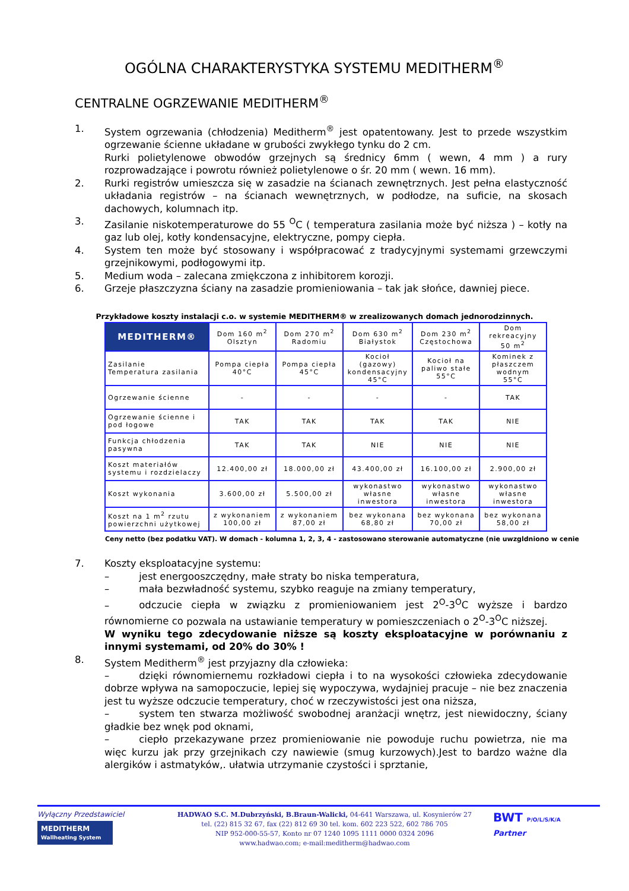OGÓLNA CHARAKTERYSTYKA SYSTEMU MEDITHERM<sup>®</sup>
CENTRALNE OGRZEWANIE MEDITHERM<sup>®</sup>
1. System ogrzewania (chłodzenia) Meditherm<sup>®</sup> jest opatentowany. Jest to przede wszystkim ogrzewanie ścienne układane w grubości zwykłego tynku do 2 cm.
Rurki polietylenowe obwodów grzejnych są średnicy 6mm ( wewn, 4 mm ) a rury rozprowadzające i powrotu również polietylenowe o śr. 20 mm ( wewn. 16 mm).
2. Rurki registrów umieszcza się w zasadzie na ścianach zewnętrznych. Jest pełna elastyczność układania registrów – na ścianach wewnętrznych, w podłodze, na suficie, na skosach dachowych, kolumnach itp.
3. Zasilanie niskotemperaturowe do 55 <sup>O</sup>C ( temperatura zasilania może być niższa ) – kotły na gaz lub olej, kotły kondensacyjne, elektryczne, pompy ciepła.
4. System ten może być stosowany i współpracować z tradycyjnymi systemami grzewczymi grzejnikowymi, podłogowymi itp.
5. Medium woda – zalecana zmiękczona z inhibitorem korozji.
6. Grzeje płaszczyzna ściany na zasadzie promieniowania – tak jak słońce, dawniej piece.
Przykładowe koszty instalacji c.o. w systemie MEDITHERM® w zrealizowanych domach jednorodzinnych.
| MEDITHERM® | Dom 160 m<sup>2</sup> Olsztyn | Dom 270 m<sup>2</sup> Radomiu | Dom 630 m<sup>2</sup> Białystok | Dom 230 m<sup>2</sup> Częstochowa | Dom rekreacyjny 50 m<sup>2</sup> |
| Zasilanie Temperatura zasilania | Pompa ciepła 40°C | Pompa ciepła 45°C | Kocioł (gazowy) kondensacyjny 45°C | Kocioł na paliwo stałe 55°C | Kominek z płaszczem wodnym 55°C |
| Ogrzewanie ścienne | - | - | - | - | TAK |
| Ogrzewanie ścienne i pod łogowe | TAK | TAK | TAK | TAK | NIE |
| Funkcja chłodzenia pasywna | TAK | TAK | NIE | NIE | NIE |
| Koszt materiałów systemu i rozdzielaczy | 12.400,00 zł | 18.000,00 zł | 43.400,00 zł | 16.100,00 zł | 2.900,00 zł |
| Koszt wykonania | 3.600,00 zł | 5.500,00 zł | wykonastwo własne inwestora | wykonastwo własne inwestora | wykonastwo własne inwestora |
| Koszt na 1 m<sup>2</sup> rzutu powierzchni użytkowej | z wykonaniem 100,00 zł | z wykonaniem 87,00 zł | bez wykonana 68,80 zł | bez wykonana 70,00 zł | bez wykonana 58,00 zł |
Ceny netto (bez podatku VAT). W domach - kolumna 1, 2, 3, 4 - zastosowano sterowanie automatyczne (nie uwzgldniono w cenie
7. Koszty eksploatacyjne systemu:
– jest energooszczędny, małe straty bo niska temperatura,
– mała bezwładność systemu, szybko reaguje na zmiany temperatury,
– odczucie ciepła w związku z promieniowaniem jest 2<sup>O</sup>-3<sup>O</sup>C wyższe i bardzo równomierne co pozwala na ustawianie temperatury w pomieszczeniach o 2<sup>O</sup>-3<sup>O</sup>C niższej.
W wyniku tego zdecydowanie niższe są koszty eksploatacyjne w porównaniu z innymi systemami, od 20% do 30% !
8. System Meditherm<sup>®</sup> jest przyjazny dla człowieka:
– dzięki równomiernemu rozkładowi ciepła i to na wysokości człowieka zdecydowanie dobrze wpływa na samopoczucie, lepiej się wypoczywa, wydajniej pracuje – nie bez znaczenia jest tu wyższe odczucie temperatury, choć w rzeczywistości jest ona niższa,
– system ten stwarza możliwość swobodnej aranżacji wnętrz, jest niewidoczny, ściany gładkie bez wnęk pod oknami,
– ciepło przekazywane przez promieniowanie nie powoduje ruchu powietrza, nie ma więc kurzu jak przy grzejnikach czy nawiewie (smug kurzowych).Jest to bardzo ważne dla alergików i astmatyków,. ułatwia utrzymanie czystości i sprztanie,
Wyłączny Przedstawiciel
MEDITHERM
Wallheating System
HADWAO S.C. M.Dubrzyński, B.Braun-Walicki, 04-641 Warszawa, ul. Kosynierów 27
tel. (22) 815 32 67, fax (22) 812 69 30 tel. kom. 602 223 522, 602 786 705
NIP 952-000-55-57, Konto nr 07 1240 1095 1111 0000 0324 2096
www.hadwao.com; e-mail:meditherm@hadwao.com
BWT P/O/L/S/K/A
Partner